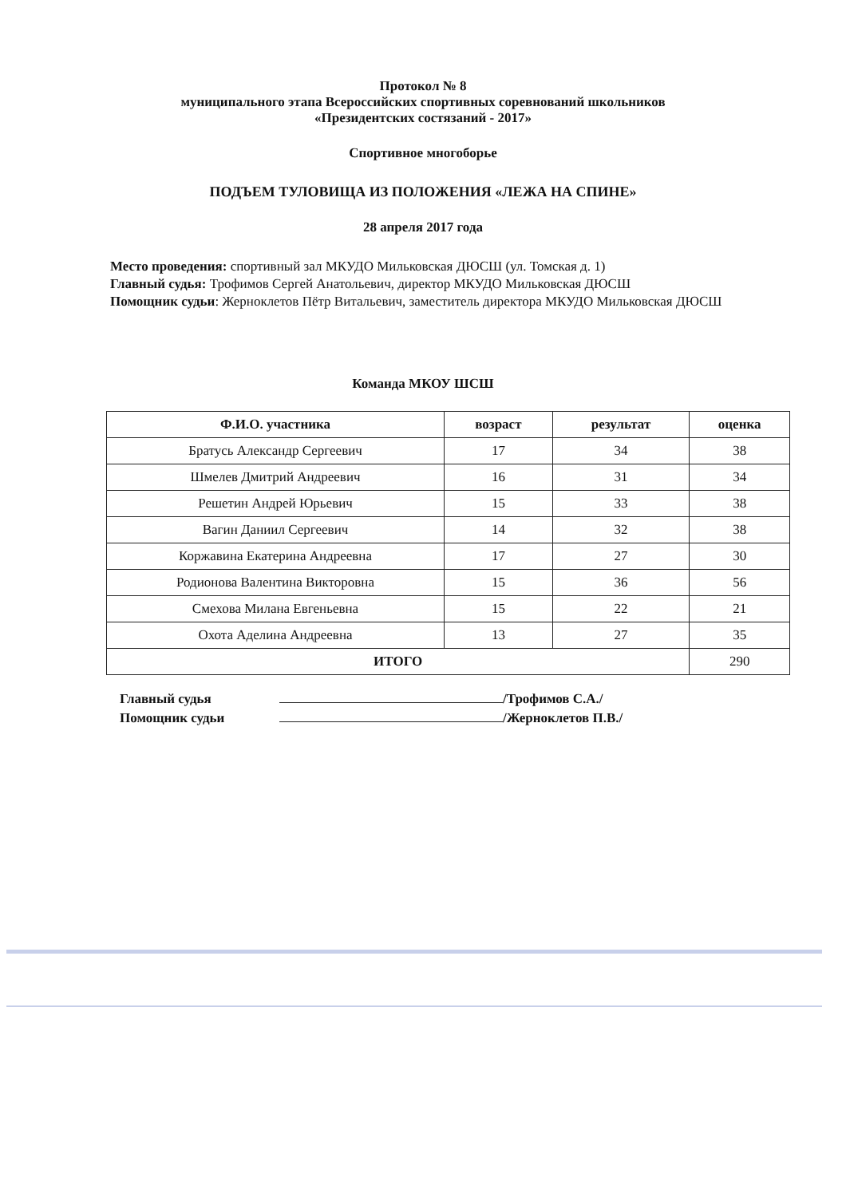Протокол № 8
муниципального этапа Всероссийских спортивных соревнований школьников
«Президентских состязаний - 2017»
Спортивное многоборье
ПОДЪЕМ ТУЛОВИЩА ИЗ ПОЛОЖЕНИЯ «ЛЕЖА НА СПИНЕ»
28 апреля 2017 года
Место проведения: спортивный зал МКУДО Мильковская ДЮСШ (ул. Томская д. 1)
Главный судья: Трофимов Сергей Анатольевич, директор МКУДО Мильковская ДЮСШ
Помощник судьи: Жерноклетов Пётр Витальевич, заместитель директора МКУДО Мильковская ДЮСШ
Команда МКОУ ШСШ
| Ф.И.О. участника | возраст | результат | оценка |
| --- | --- | --- | --- |
| Братусь Александр Сергеевич | 17 | 34 | 38 |
| Шмелев Дмитрий Андреевич | 16 | 31 | 34 |
| Решетин Андрей Юрьевич | 15 | 33 | 38 |
| Вагин Даниил Сергеевич | 14 | 32 | 38 |
| Коржавина Екатерина Андреевна | 17 | 27 | 30 |
| Родионова Валентина Викторовна | 15 | 36 | 56 |
| Смехова Милана Евгеньевна | 15 | 22 | 21 |
| Охота Аделина Андреевна | 13 | 27 | 35 |
| ИТОГО | | | 290 |
Главный судья /Трофимов С.А./
Помощник судьи /Жерноклетов П.В./